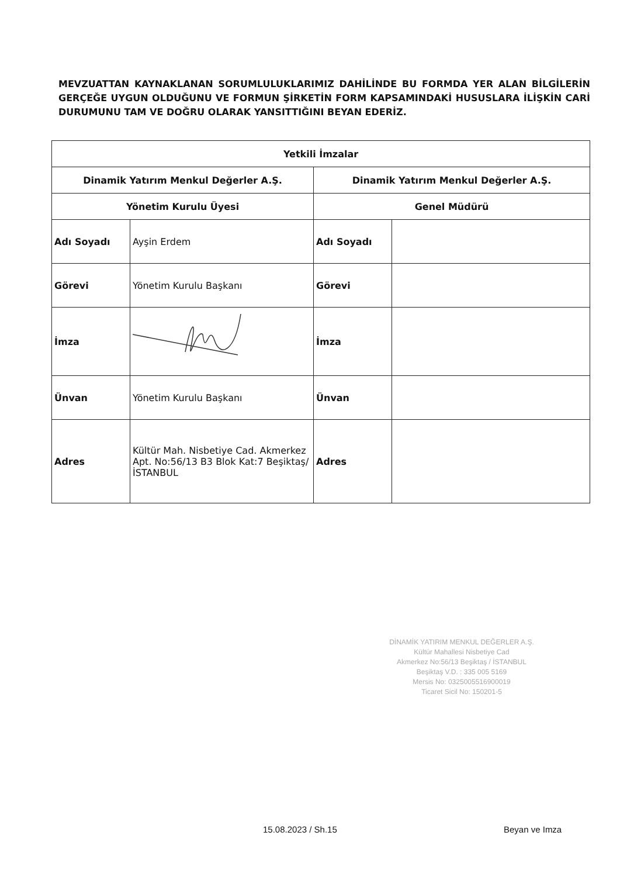MEVZUATTAN KAYNAKLANAN SORUMLULUKLARIMIZ DAHİLİNDE BU FORMDA YER ALAN BİLGİLERİN GERÇEĞE UYGUN OLDUĞUNU VE FORMUN ŞİRKETİN FORM KAPSAMINDAKİ HUSUSLARA İLİŞKİN CARİ DURUMUNU TAM VE DOĞRU OLARAK YANSITTIĞINI BEYAN EDERİZ.
| Yetkili İmzalar | | | |
| --- | --- | --- | --- |
| Dinamik Yatırım Menkul Değerler A.Ş. | | Dinamik Yatırım Menkul Değerler A.Ş. | |
| Yönetim Kurulu Üyesi | | Genel Müdürü | |
| Adı Soyadı | Ayşin Erdem | Adı Soyadı | |
| Görevi | Yönetim Kurulu Başkanı | Görevi | |
| İmza | | İmza | |
| Ünvan | Yönetim Kurulu Başkanı | Ünvan | |
| Adres | Kültür Mah. Nisbetiye Cad. Akmerkez Apt. No:56/13 B3 Blok Kat:7 Beşiktaş/İSTANBUL | Adres | |
DİNAMİK YATIRIM MENKUL DEĞERLER A.Ş.
Kültür Mahallesi Nisbetiye Cad
Akmerkez No:56/13 Beşiktaş / İSTANBUL
Beşiktaş V.D. : 335 005 5169
Mersis No: 0325005516900019
Ticaret Sicil No: 150201-5
15.08.2023 / Sh.15 Beyan ve Imza